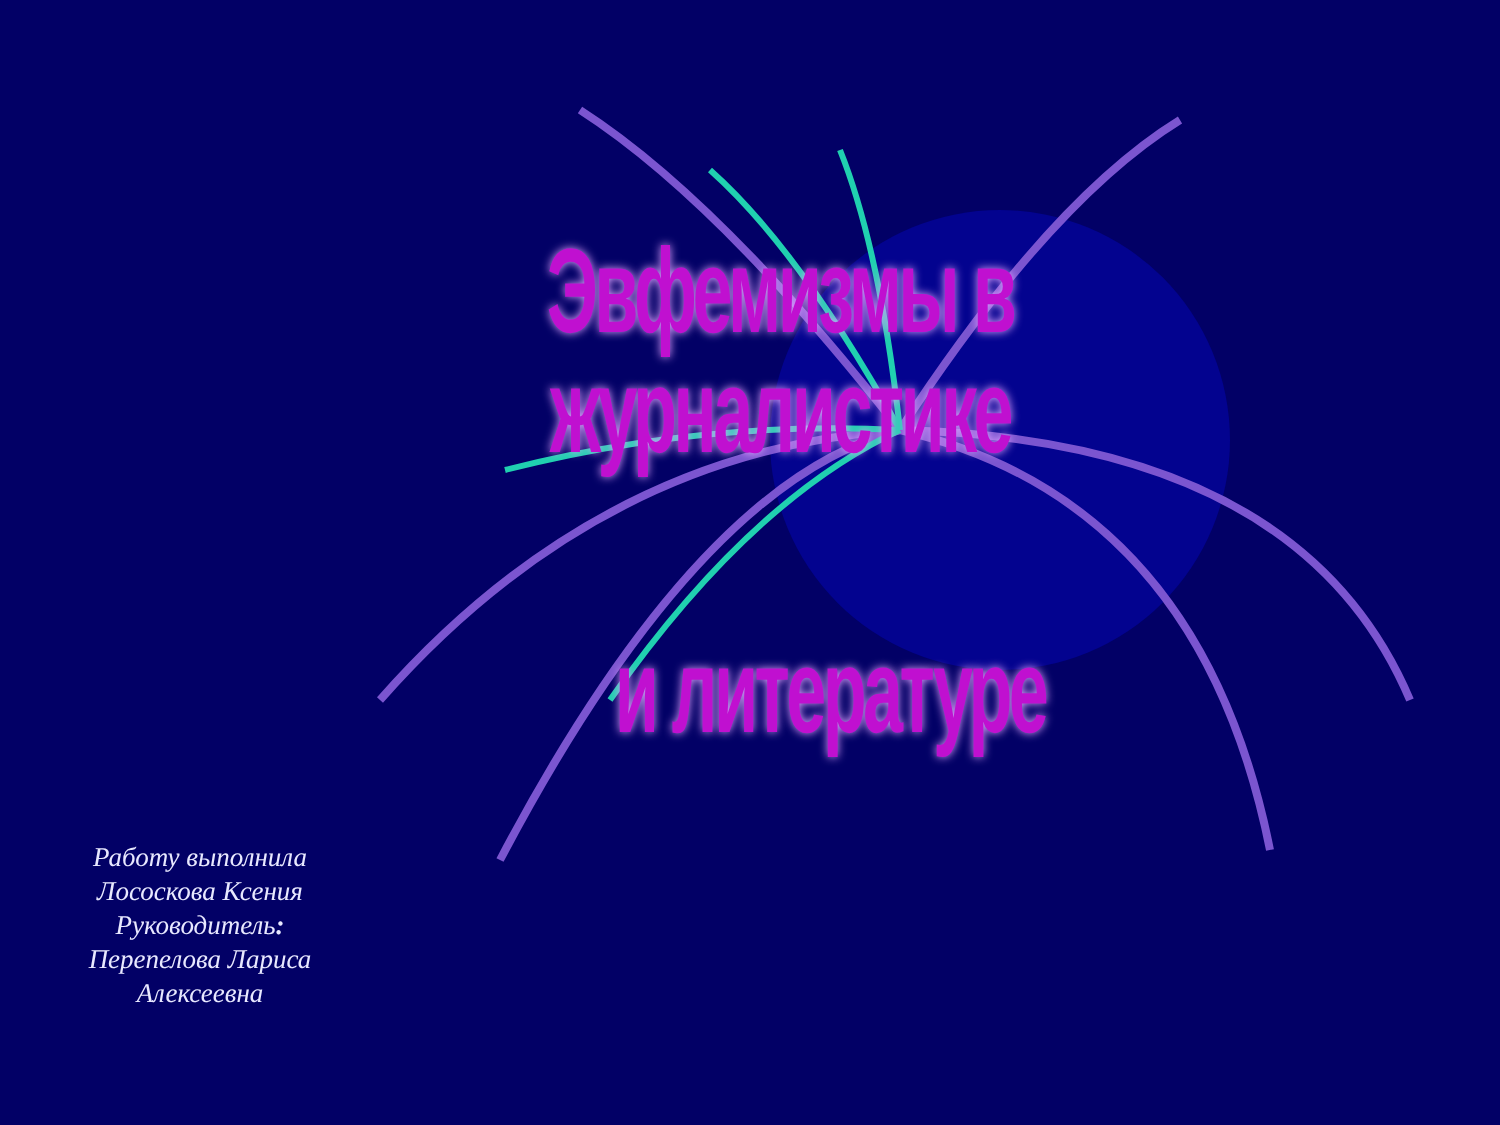Эвфемизмы в журналистике
и литературе
Работу выполнила
Лососкова Ксения
Руководитель:
Перепелова Лариса Алексеевна